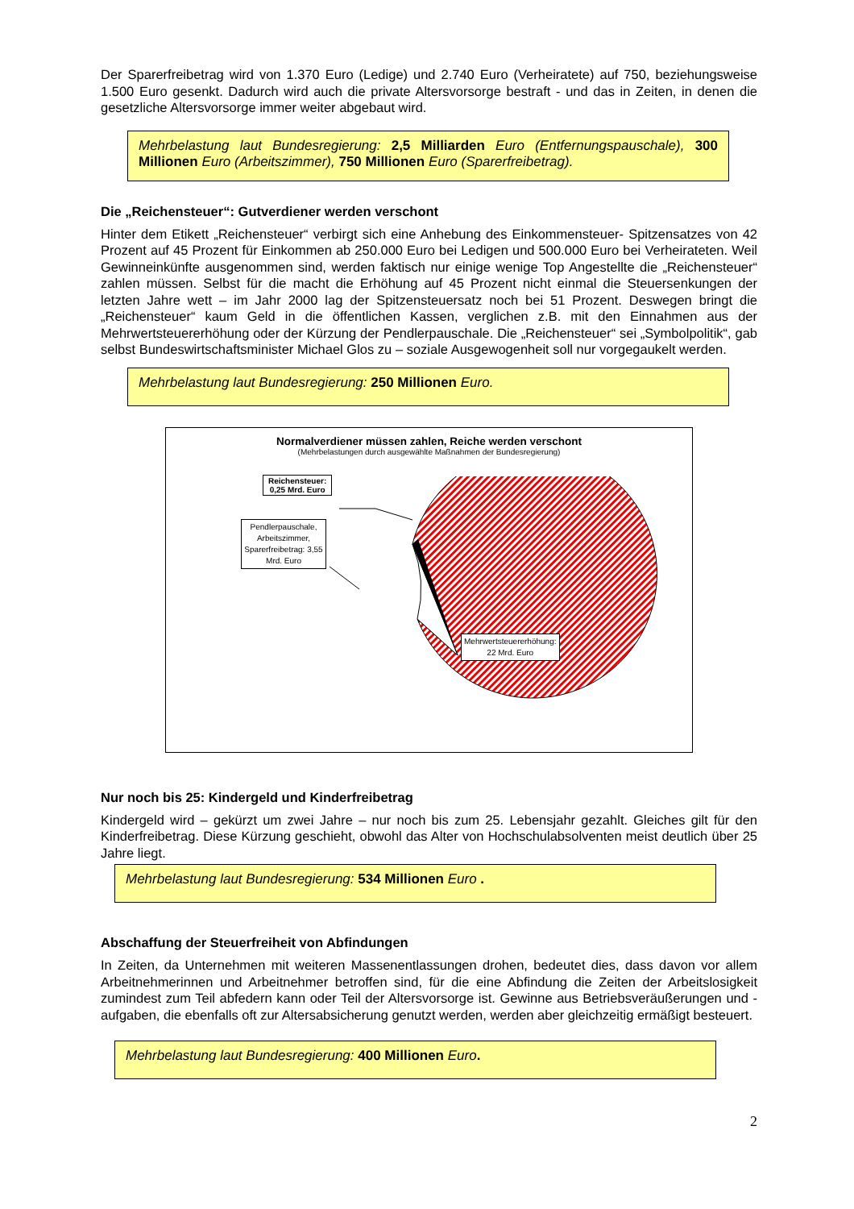Der Sparerfreibetrag wird von 1.370 Euro (Ledige) und 2.740 Euro (Verheiratete) auf 750, beziehungsweise 1.500 Euro gesenkt. Dadurch wird auch die private Altersvorsorge bestraft - und das in Zeiten, in denen die gesetzliche Altersvorsorge immer weiter abgebaut wird.
Mehrbelastung laut Bundesregierung: 2,5 Milliarden Euro (Entfernungspauschale), 300 Millionen Euro (Arbeitszimmer), 750 Millionen Euro (Sparerfreibetrag).
Die „Reichensteuer“: Gutverdiener werden verschont
Hinter dem Etikett „Reichensteuer“ verbirgt sich eine Anhebung des Einkommensteuer- Spitzensatzes von 42 Prozent auf 45 Prozent für Einkommen ab 250.000 Euro bei Ledigen und 500.000 Euro bei Verheirateten. Weil Gewinneinkünfte ausgenommen sind, werden faktisch nur einige wenige Top Angestellte die „Reichensteuer“ zahlen müssen. Selbst für die macht die Erhöhung auf 45 Prozent nicht einmal die Steuersenkungen der letzten Jahre wett – im Jahr 2000 lag der Spitzensteuersatz noch bei 51 Prozent. Deswegen bringt die „Reichensteuer“ kaum Geld in die öffentlichen Kassen, verglichen z.B. mit den Einnahmen aus der Mehrwertsteuererhöhung oder der Kürzung der Pendlerpauschale. Die „Reichensteuer“ sei „Symbolpolitik“, gab selbst Bundeswirtschaftsminister Michael Glos zu – soziale Ausgewogenheit soll nur vorgegaukelt werden.
Mehrbelastung laut Bundesregierung: 250 Millionen Euro.
Normalverdiener müssen zahlen, Reiche werden verschont
(Mehrbelastungen durch ausgewählte Maßnahmen der Bundesregierung)
Reichensteuer:
0,25 Mrd. Euro
Pendlerpauschale, Arbeitszimmer, Sparerfreibetrag: 3,55 Mrd. Euro
Mehrwertsteuererhöhung:
22 Mrd. Euro
Nur noch bis 25: Kindergeld und Kinderfreibetrag
Kindergeld wird – gekürzt um zwei Jahre – nur noch bis zum 25. Lebensjahr gezahlt. Gleiches gilt für den Kinderfreibetrag. Diese Kürzung geschieht, obwohl das Alter von Hochschulabsolventen meist deutlich über 25 Jahre liegt.
Mehrbelastung laut Bundesregierung: 534 Millionen Euro .
Abschaffung der Steuerfreiheit von Abfindungen
In Zeiten, da Unternehmen mit weiteren Massenentlassungen drohen, bedeutet dies, dass davon vor allem Arbeitnehmerinnen und Arbeitnehmer betroffen sind, für die eine Abfindung die Zeiten der Arbeitslosigkeit zumindest zum Teil abfedern kann oder Teil der Altersvorsorge ist. Gewinne aus Betriebsveräußerungen und -aufgaben, die ebenfalls oft zur Altersabsicherung genutzt werden, werden aber gleichzeitig ermäßigt besteuert.
Mehrbelastung laut Bundesregierung: 400 Millionen Euro.
2